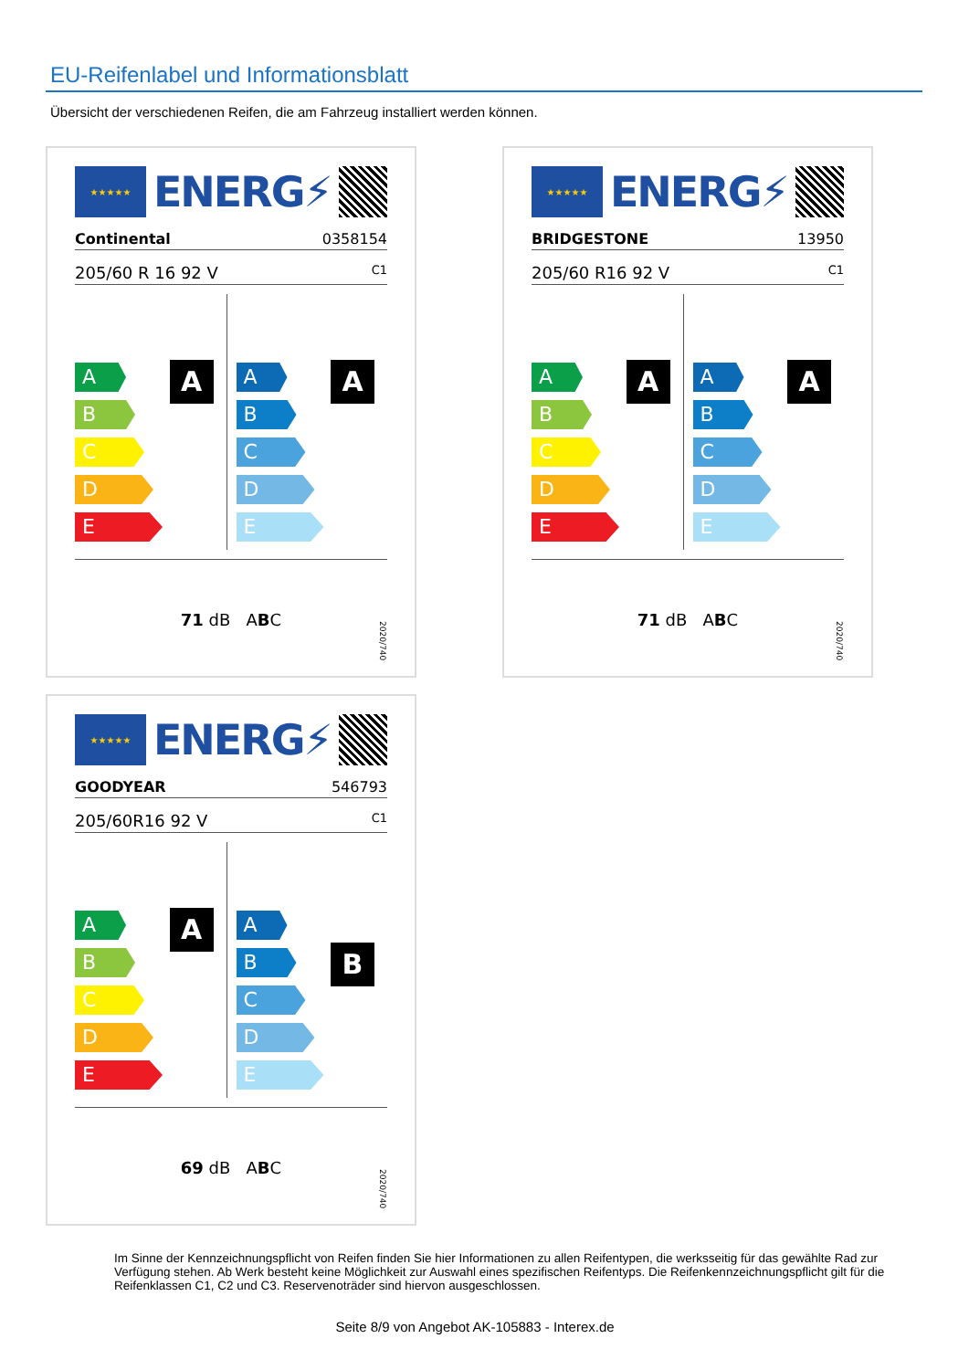EU-Reifenlabel und Informationsblatt
Übersicht der verschiedenen Reifen, die am Fahrzeug installiert werden können.
★★★★★
ENERG⚡
Continental 0358154
205/60 R 16 92 V C1
A
A
B
C
D
E
A
A
B
C
D
E
71 dB A B C
2020/740
★★★★★
ENERG⚡
BRIDGESTONE 13950
205/60 R16 92 V C1
A
A
B
C
D
E
A
A
B
C
D
E
71 dB A B C
2020/740
★★★★★
ENERG⚡
GOODYEAR 546793
205/60R16 92 V C1
A
A
B
C
D
E
B
A
B
C
D
E
69 dB A B C
2020/740
Im Sinne der Kennzeichnungspflicht von Reifen finden Sie hier Informationen zu allen Reifentypen, die werksseitig für das gewählte Rad zur Verfügung stehen. Ab Werk besteht keine Möglichkeit zur Auswahl eines spezifischen Reifentyps. Die Reifenkennzeichnungspflicht gilt für die Reifenklassen C1, C2 und C3. Reservenoträder sind hiervon ausgeschlossen.
Seite 8/9 von Angebot AK-105883 - Interex.de